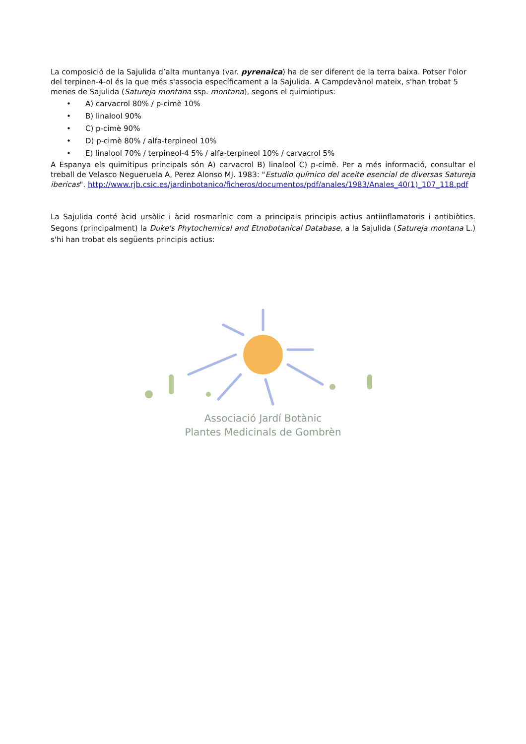La composició de la Sajulida d’alta muntanya (var. pyrenaica) ha de ser diferent de la terra baixa. Potser l'olor del terpinen-4-ol és la que més s'associa específicament a la Sajulida. A Campdevànol mateix, s'han trobat 5 menes de Sajulida (Satureja montana ssp. montana), segons el quimiotipus:
• A) carvacrol 80% / p-cimè 10%
• B) linalool 90%
• C) p-cimè 90%
• D) p-cimè 80% / alfa-terpineol 10%
• E) linalool 70% / terpineol-4 5% / alfa-terpineol 10% / carvacrol 5%
A Espanya els quimitipus principals són A) carvacrol B) linalool C) p-cimè. Per a més informació, consultar el treball de Velasco Negueruela A, Perez Alonso MJ. 1983: "Estudio químico del aceite esencial de diversas Satureja ibericas". http://www.rjb.csic.es/jardinbotanico/ficheros/documentos/pdf/anales/1983/Anales_40(1)_107_118.pdf
La Sajulida conté àcid ursòlic i àcid rosmarínic com a principals principis actius antiinflamatoris i antibiòtics. Segons (principalment) la Duke's Phytochemical and Etnobotanical Database, a la Sajulida (Satureja montana L.) s'hi han trobat els següents principis actius:
Associació Jardí Botànic
Plantes Medicinals de Gombrèn